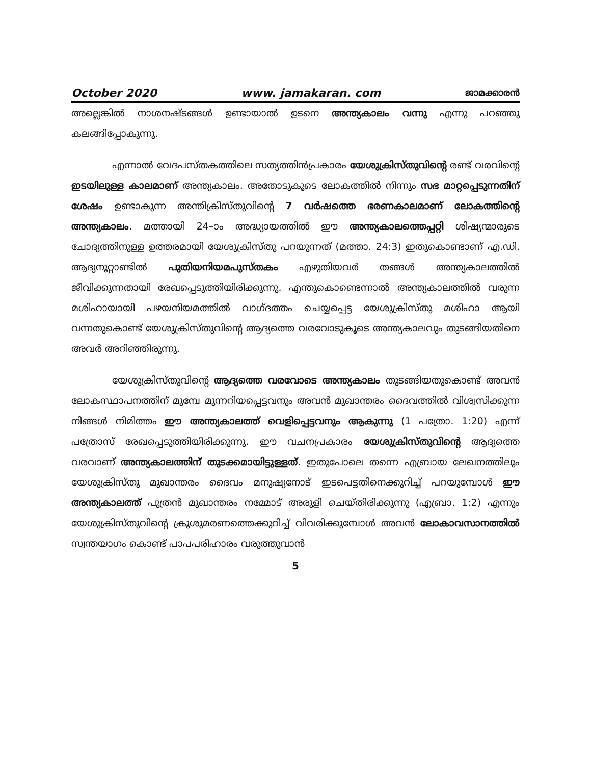October 2020 www. jamakaran. com ജാമക്കാരൻ
അല്ലെങ്കിൽ നാശനഷ്ടങ്ങൾ ഉണ്ടായാൽ ഉടനെ അന്ത്യകാലം വന്നു എന്നു പറഞ്ഞു കലങ്ങിപ്പോകുന്നു.
എന്നാൽ വേദപസ്തകത്തിലെ സത്യത്തിൻപ്രകാരം യേശുക്രിസ്തുവിന്റെ രണ്ട് വരവിന്റെ ഇടയിലുള്ള കാലമാണ് അന്ത്യകാലം. അതോടുകൂടെ ലോകത്തിൽ നിന്നും സഭ മാറ്റപ്പെടുന്നതിന് ശേഷം ഉണ്ടാകുന്ന അന്തിക്രിസ്തുവിന്റെ 7 വർഷത്തെ ഭരണകാലമാണ് ലോകത്തിന്റെ അന്ത്യകാലം. മത്തായി 24–ാം അദ്ധ്യായത്തിൽ ഈ അന്ത്യകാലത്തെപ്പറ്റി ശിഷ്യന്മാരുടെ ചോദ്യത്തിനുള്ള ഉത്തരമായി യേശുക്രിസ്തു പറയുന്നത് (മത്താ. 24:3) ഇതുകൊണ്ടാണ് എ.ഡി. ആദ്യനൂറ്റാണ്ടിൽ പുതിയനിയമപുസ്തകം എഴുതിയവർ തങ്ങൾ അന്ത്യകാലത്തിൽ ജീവിക്കുന്നതായി രേഖപ്പെടുത്തിയിരിക്കുന്നു. എന്തുകൊണ്ടെന്നാൽ അന്ത്യകാലത്തിൽ വരുന്ന മശിഹായായി പഴയനിയമത്തിൽ വാഗ്ദത്തം ചെയ്യപ്പെട്ട യേശുക്രിസ്തു മശിഹാ ആയി വന്നതുകൊണ്ട് യേശുക്രിസ്തുവിന്റെ ആദ്യത്തെ വരവോടുകൂടെ അന്ത്യകാലവും തുടങ്ങിയതിനെ അവർ അറിഞ്ഞിരുന്നു.
യേശുക്രിസ്തുവിന്റെ ആദ്യത്തെ വരവോടെ അന്ത്യകാലം തുടങ്ങിയതുകൊണ്ട് അവൻ ലോകസ്ഥാപനത്തിന് മുമ്പേ മുന്നറിയപ്പെട്ടവനും അവൻ മുഖാന്തരം ദൈവത്തിൽ വിശ്വസിക്കുന്ന നിങ്ങൾ നിമിത്തം ഈ അന്ത്യകാലത്ത് വെളിപ്പെട്ടവനും ആകുന്നു (1 പത്രോ. 1:20) എന്ന് പത്രോസ് രേഖപ്പെടുത്തിയിരിക്കുന്നു. ഈ വചനപ്രകാരം യേശുക്രിസ്തുവിന്റെ ആദ്യത്തെ വരവാണ് അന്ത്യകാലത്തിന് തുടക്കമായിട്ടുള്ളത്. ഇതുപോലെ തന്നെ എബ്രായ ലേഖനത്തിലും യേശുക്രിസ്തു മുഖാന്തരം ദൈവം മനുഷ്യനോട് ഇടപെട്ടതിനെക്കുറിച്ച് പറയുമ്പോൾ ഈ അന്ത്യകാലത്ത് പുത്രൻ മുഖാന്തരം നമ്മോട് അരുളി ചെയ്തിരിക്കുന്നു (എബ്രാ. 1:2) എന്നും യേശുക്രിസ്തുവിന്റെ ക്രൂശുമരണത്തെക്കുറിച്ച് വിവരിക്കുമ്പോൾ അവൻ ലോകാവസാനത്തിൽ സ്വന്തയാഗം കൊണ്ട് പാപപരിഹാരം വരുത്തുവാൻ
5